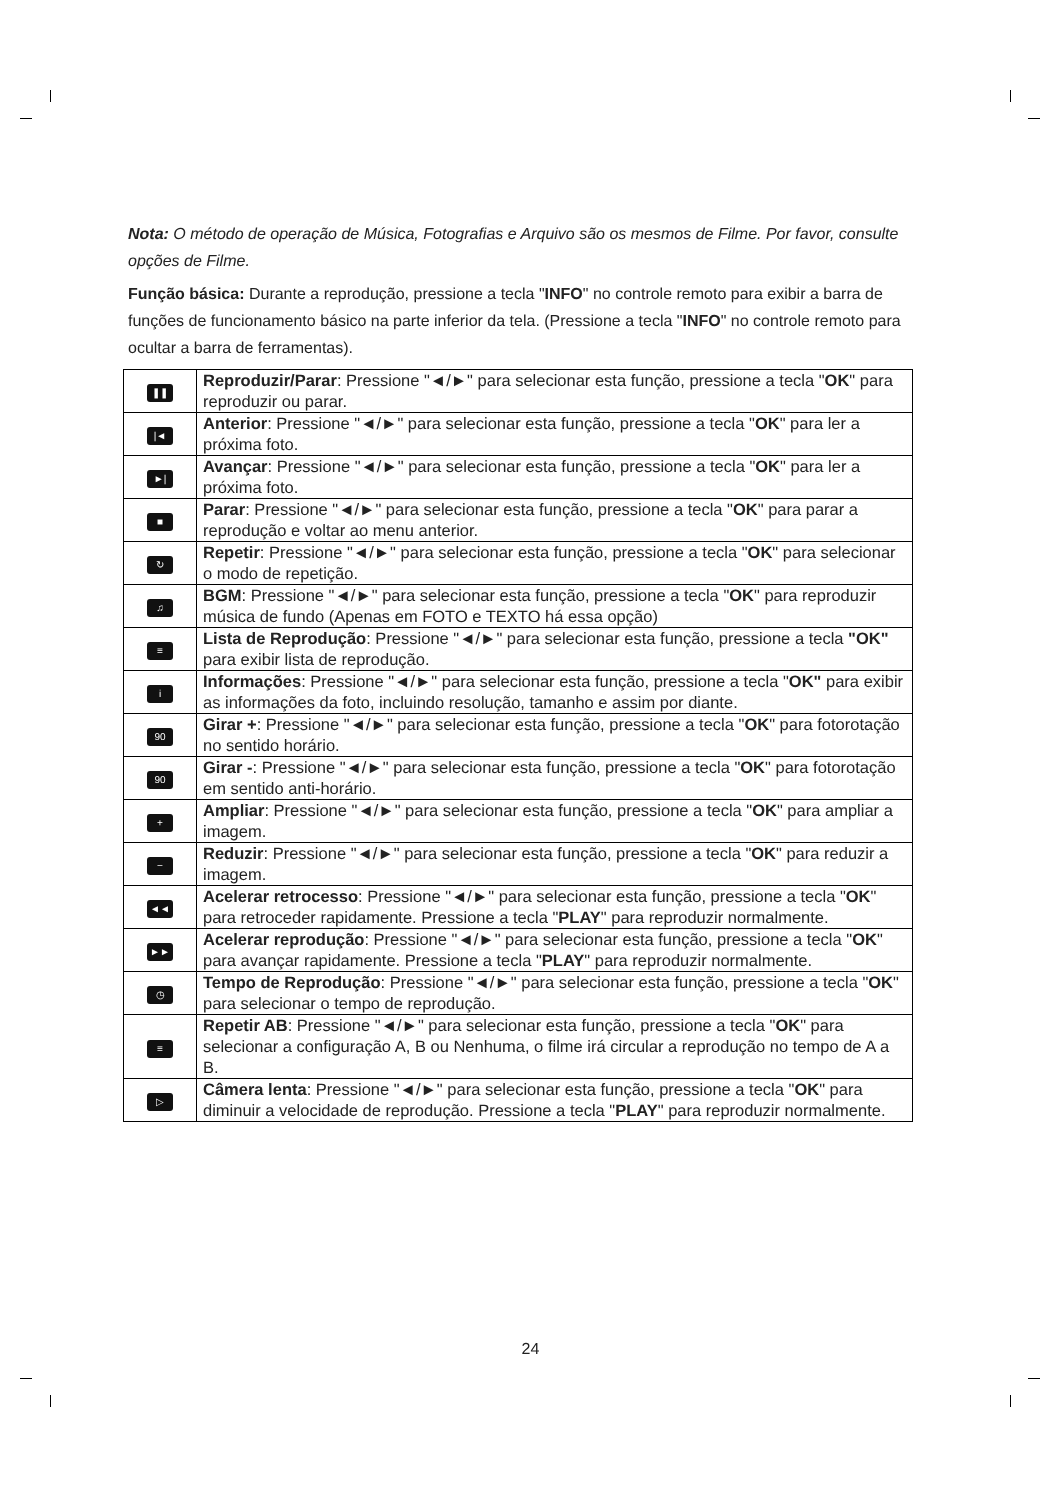Nota: O método de operação de Música, Fotografias e Arquivo são os mesmos de Filme. Por favor, consulte opções de Filme.
Função básica: Durante a reprodução, pressione a tecla "INFO" no controle remoto para exibir a barra de funções de funcionamento básico na parte inferior da tela. (Pressione a tecla "INFO" no controle remoto para ocultar a barra de ferramentas).
| ❚❚ | Reproduzir/Parar : Pressione "◄/►" para selecionar esta função, pressione a tecla " OK " para reproduzir ou parar. |
| /◄ | Anterior : Pressione "◄/►" para selecionar esta função, pressione a tecla " OK " para ler a próxima foto. |
| ►/ | Avançar : Pressione "◄/►" para selecionar esta função, pressione a tecla " OK " para ler a próxima foto. |
| ■ | Parar : Pressione "◄/►" para selecionar esta função, pressione a tecla " OK " para parar a reprodução e voltar ao menu anterior. |
| ↻ | Repetir : Pressione "◄/►" para selecionar esta função, pressione a tecla " OK " para selecionar o modo de repetição. |
| ♫ | BGM : Pressione "◄/►" para selecionar esta função, pressione a tecla " OK " para reproduzir música de fundo (Apenas em FOTO e TEXTO há essa opção) |
| ≡ | Lista de Reprodução : Pressione "◄/►" para selecionar esta função, pressione a tecla "OK" para exibir lista de reprodução. |
| i | Informações : Pressione "◄/►" para selecionar esta função, pressione a tecla " OK" para exibir as informações da foto, incluindo resolução, tamanho e assim por diante. |
| 90 | Girar + : Pressione "◄/►" para selecionar esta função, pressione a tecla " OK " para fotorotação no sentido horário. |
| 90 | Girar - : Pressione "◄/►" para selecionar esta função, pressione a tecla " OK " para fotorotação em sentido anti-horário. |
| + | Ampliar : Pressione "◄/►" para selecionar esta função, pressione a tecla " OK " para ampliar a imagem. |
| − | Reduzir : Pressione "◄/►" para selecionar esta função, pressione a tecla " OK " para reduzir a imagem. |
| ◄◄ | Acelerar retrocesso : Pressione "◄/►" para selecionar esta função, pressione a tecla " OK " para retroceder rapidamente. Pressione a tecla " PLAY " para reproduzir normalmente. |
| ►► | Acelerar reprodução : Pressione "◄/►" para selecionar esta função, pressione a tecla " OK " para avançar rapidamente. Pressione a tecla " PLAY " para reproduzir normalmente. |
| ◷ | Tempo de Reprodução : Pressione "◄/►" para selecionar esta função, pressione a tecla " OK " para selecionar o tempo de reprodução. |
| ≡ | Repetir AB : Pressione "◄/►" para selecionar esta função, pressione a tecla " OK " para selecionar a configuração A, B ou Nenhuma, o filme irá circular a reprodução no tempo de A a B. |
| ▷ | Câmera lenta : Pressione "◄/►" para selecionar esta função, pressione a tecla " OK " para diminuir a velocidade de reprodução. Pressione a tecla " PLAY " para reproduzir normalmente. |
24